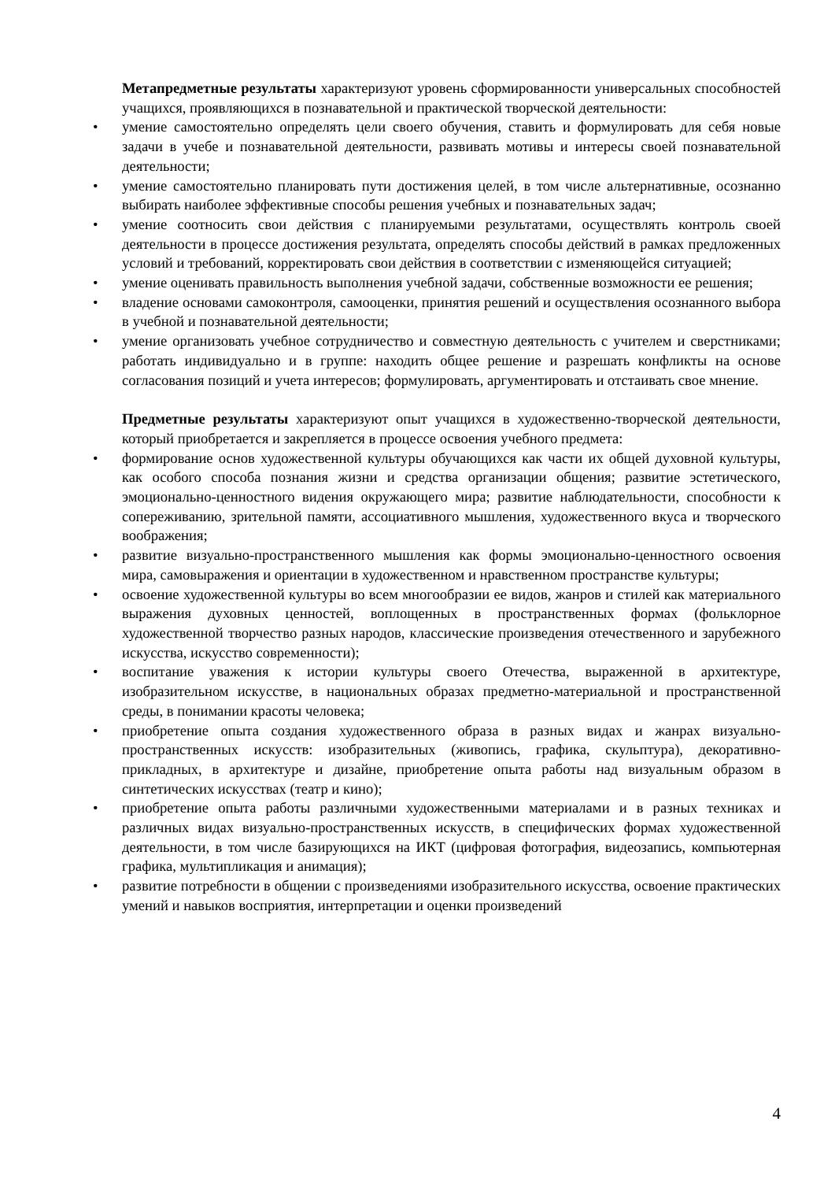Метапредметные результаты характеризуют уровень сформированности универсальных способностей учащихся, проявляющихся в познавательной и практической творческой деятельности:
• умение самостоятельно определять цели своего обучения, ставить и формулировать для себя новые задачи в учебе и познавательной деятельности, развивать мотивы и интересы своей познавательной деятельности;
• умение самостоятельно планировать пути достижения целей, в том числе альтернативные, осознанно выбирать наиболее эффективные способы решения учебных и познавательных задач;
• умение соотносить свои действия с планируемыми результатами, осуществлять контроль своей деятельности в процессе достижения результата, определять способы действий в рамках предложенных условий и требований, корректировать свои действия в соответствии с изменяющейся ситуацией;
• умение оценивать правильность выполнения учебной задачи, собственные возможности ее решения;
• владение основами самоконтроля, самооценки, принятия решений и осуществления осознанного выбора в учебной и познавательной деятельности;
• умение организовать учебное сотрудничество и совместную деятельность с учителем и сверстниками; работать индивидуально и в группе: находить общее решение и разрешать конфликты на основе согласования позиций и учета интересов; формулировать, аргументировать и отстаивать свое мнение.
Предметные результаты характеризуют опыт учащихся в художественно-творческой деятельности, который приобретается и закрепляется в процессе освоения учебного предмета:
• формирование основ художественной культуры обучающихся как части их общей духовной культуры, как особого способа познания жизни и средства организации общения; развитие эстетического, эмоционально-ценностного видения окружающего мира; развитие наблюдательности, способности к сопереживанию, зрительной памяти, ассоциативного мышления, художественного вкуса и творческого воображения;
• развитие визуально-пространственного мышления как формы эмоционально-ценностного освоения мира, самовыражения и ориентации в художественном и нравственном пространстве культуры;
• освоение художественной культуры во всем многообразии ее видов, жанров и стилей как материального выражения духовных ценностей, воплощенных в пространственных формах (фольклорное художественной творчество разных народов, классические произведения отечественного и зарубежного искусства, искусство современности);
• воспитание уважения к истории культуры своего Отечества, выраженной в архитектуре, изобразительном искусстве, в национальных образах предметно-материальной и пространственной среды, в понимании красоты человека;
• приобретение опыта создания художественного образа в разных видах и жанрах визуально-пространственных искусств: изобразительных (живопись, графика, скульптура), декоративно-прикладных, в архитектуре и дизайне, приобретение опыта работы над визуальным образом в синтетических искусствах (театр и кино);
• приобретение опыта работы различными художественными материалами и в разных техниках и различных видах визуально-пространственных искусств, в специфических формах художественной деятельности, в том числе базирующихся на ИКТ (цифровая фотография, видеозапись, компьютерная графика, мультипликация и анимация);
• развитие потребности в общении с произведениями изобразительного искусства, освоение практических умений и навыков восприятия, интерпретации и оценки произведений
4